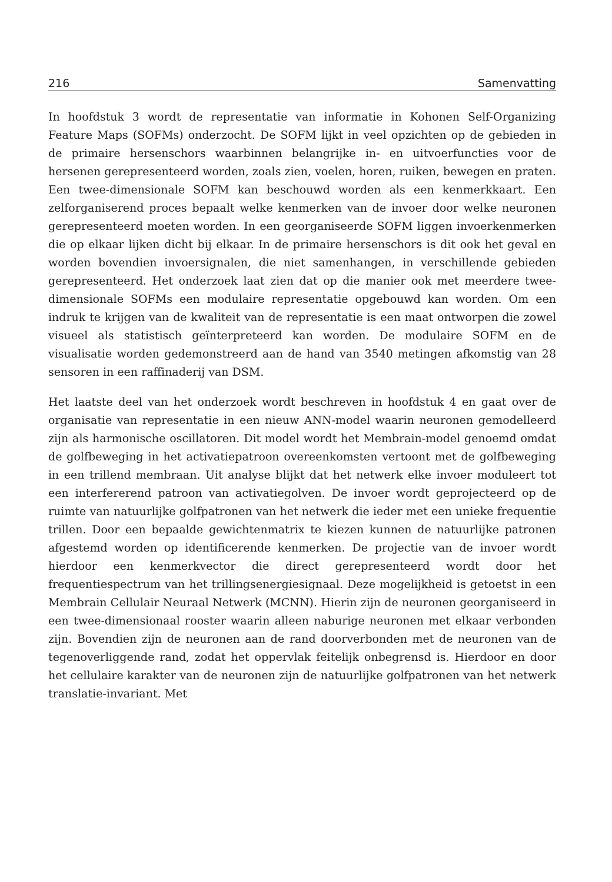216 Samenvatting
In hoofdstuk 3 wordt de representatie van informatie in Kohonen Self-Organizing Feature Maps (SOFMs) onderzocht. De SOFM lijkt in veel opzichten op de gebieden in de primaire hersenschors waarbinnen belangrijke in- en uitvoerfuncties voor de hersenen gerepresenteerd worden, zoals zien, voelen, horen, ruiken, bewegen en praten. Een twee-dimensionale SOFM kan beschouwd worden als een kenmerkkaart. Een zelforganiserend proces bepaalt welke kenmerken van de invoer door welke neuronen gerepresenteerd moeten worden. In een georganiseerde SOFM liggen invoerkenmerken die op elkaar lijken dicht bij elkaar. In de primaire hersenschors is dit ook het geval en worden bovendien invoersignalen, die niet samenhangen, in verschillende gebieden gerepresenteerd. Het onderzoek laat zien dat op die manier ook met meerdere twee-dimensionale SOFMs een modulaire representatie opgebouwd kan worden. Om een indruk te krijgen van de kwaliteit van de representatie is een maat ontworpen die zowel visueel als statistisch geïnterpreteerd kan worden. De modulaire SOFM en de visualisatie worden gedemonstreerd aan de hand van 3540 metingen afkomstig van 28 sensoren in een raffinaderij van DSM.
Het laatste deel van het onderzoek wordt beschreven in hoofdstuk 4 en gaat over de organisatie van representatie in een nieuw ANN-model waarin neuronen gemodelleerd zijn als harmonische oscillatoren. Dit model wordt het Membrain-model genoemd omdat de golfbeweging in het activatiepatroon overeenkomsten vertoont met de golfbeweging in een trillend membraan. Uit analyse blijkt dat het netwerk elke invoer moduleert tot een interfererend patroon van activatiegolven. De invoer wordt geprojecteerd op de ruimte van natuurlijke golfpatronen van het netwerk die ieder met een unieke frequentie trillen. Door een bepaalde gewichtenmatrix te kiezen kunnen de natuurlijke patronen afgestemd worden op identificerende kenmerken. De projectie van de invoer wordt hierdoor een kenmerkvector die direct gerepresenteerd wordt door het frequentiespectrum van het trillingsenergiesignaal. Deze mogelijkheid is getoetst in een Membrain Cellulair Neuraal Netwerk (MCNN). Hierin zijn de neuronen georganiseerd in een twee-dimensionaal rooster waarin alleen naburige neuronen met elkaar verbonden zijn. Bovendien zijn de neuronen aan de rand doorverbonden met de neuronen van de tegenoverliggende rand, zodat het oppervlak feitelijk onbegrensd is. Hierdoor en door het cellulaire karakter van de neuronen zijn de natuurlijke golfpatronen van het netwerk translatie-invariant. Met